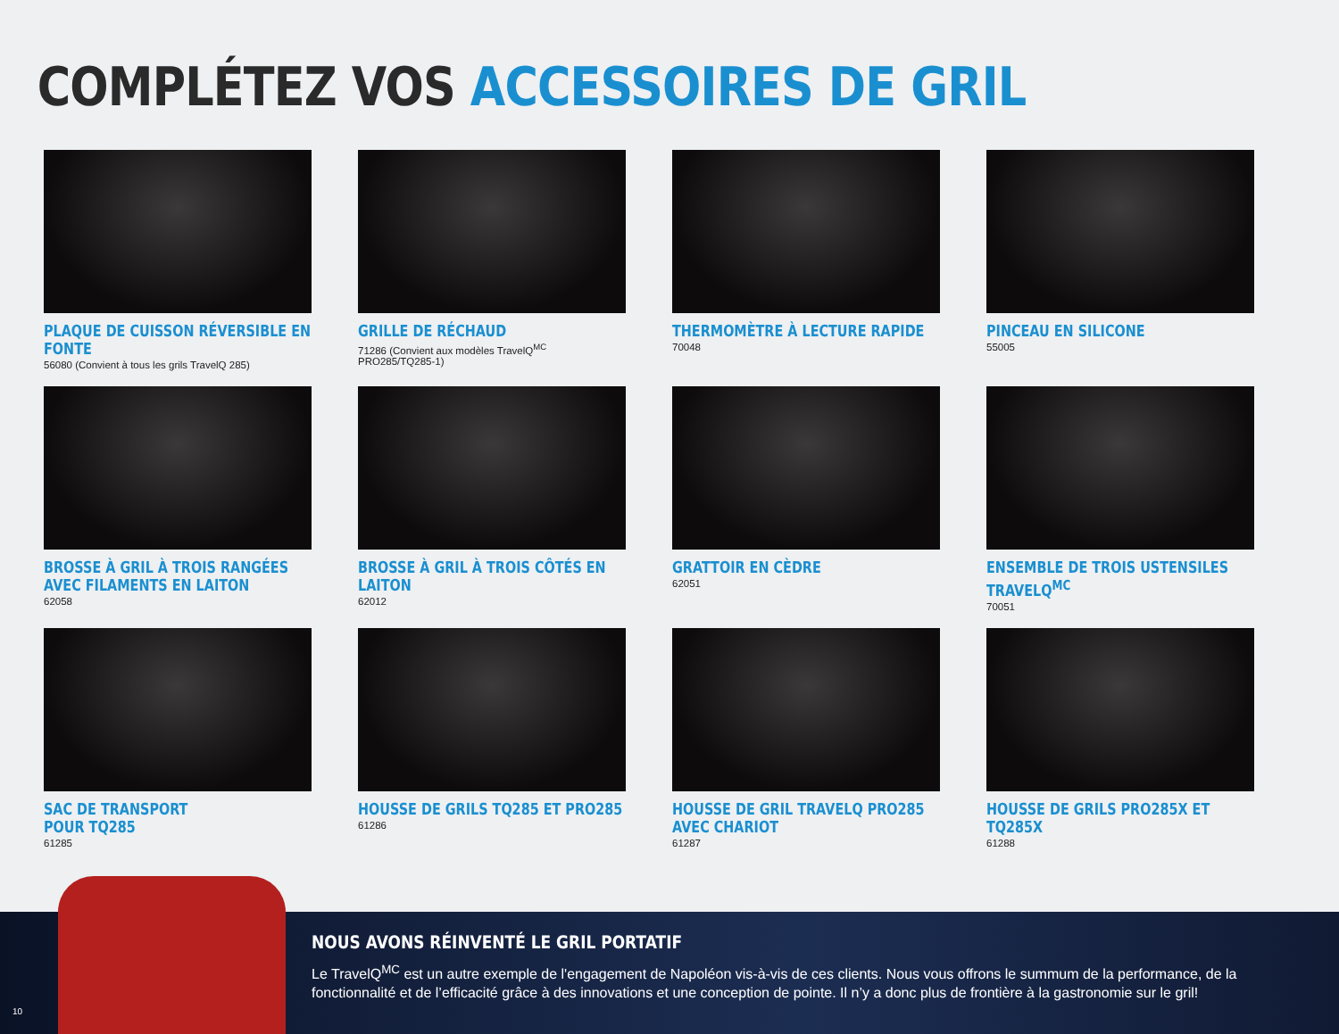COMPLÉTEZ VOS ACCESSOIRES DE GRIL
PLAQUE DE CUISSON RÉVERSIBLE EN FONTE
56080 (Convient à tous les grils TravelQ 285)
GRILLE DE RÉCHAUD
71286 (Convient aux modèles TravelQ<sup>MC</sup> PRO285/TQ285-1)
THERMOMÈTRE À LECTURE RAPIDE
70048
PINCEAU EN SILICONE
55005
BROSSE À GRIL À TROIS RANGÉES AVEC FILAMENTS EN LAITON
62058
BROSSE À GRIL À TROIS CÔTÉS EN LAITON
62012
GRATTOIR EN CÈDRE
62051
ENSEMBLE DE TROIS USTENSILES TRAVELQ<sup>MC</sup>
70051
SAC DE TRANSPORT
POUR TQ285
61285
HOUSSE DE GRILS TQ285 ET PRO285
61286
HOUSSE DE GRIL TRAVELQ PRO285 AVEC CHARIOT
61287
HOUSSE DE GRILS PRO285X ET TQ285X
61288
NOUS AVONS RÉINVENTÉ LE GRIL PORTATIF
Le TravelQ<sup>MC</sup> est un autre exemple de l'engagement de Napoléon vis-à-vis de ces clients. Nous vous offrons le summum de la performance, de la fonctionnalité et de l’efficacité grâce à des innovations et une conception de pointe. Il n’y a donc plus de frontière à la gastronomie sur le gril!
10